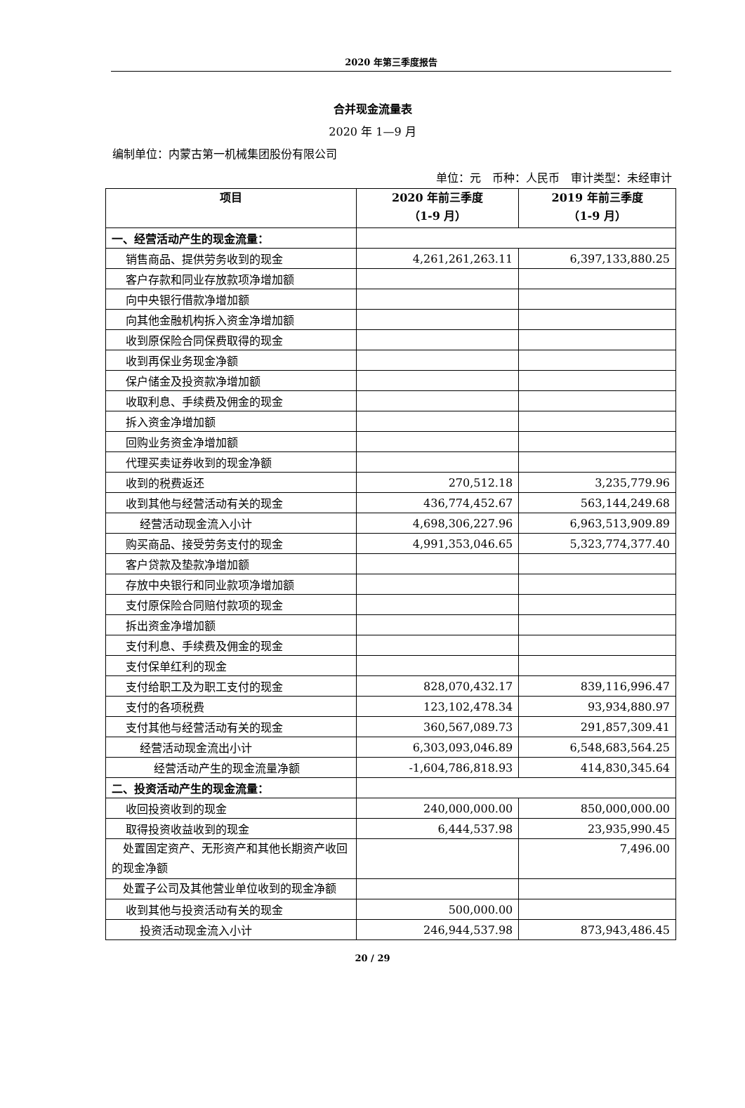2020 年第三季度报告
合并现金流量表
2020 年 1—9 月
编制单位：内蒙古第一机械集团股份有限公司
单位：元　币种：人民币　审计类型：未经审计
| 项目 | 2020 年前三季度 （1-9 月） | 2019 年前三季度 （1-9 月） |
| --- | --- | --- |
| 一、经营活动产生的现金流量： | | |
| 销售商品、提供劳务收到的现金 | 4,261,261,263.11 | 6,397,133,880.25 |
| 客户存款和同业存放款项净增加额 | | |
| 向中央银行借款净增加额 | | |
| 向其他金融机构拆入资金净增加额 | | |
| 收到原保险合同保费取得的现金 | | |
| 收到再保业务现金净额 | | |
| 保户储金及投资款净增加额 | | |
| 收取利息、手续费及佣金的现金 | | |
| 拆入资金净增加额 | | |
| 回购业务资金净增加额 | | |
| 代理买卖证券收到的现金净额 | | |
| 收到的税费返还 | 270,512.18 | 3,235,779.96 |
| 收到其他与经营活动有关的现金 | 436,774,452.67 | 563,144,249.68 |
| 经营活动现金流入小计 | 4,698,306,227.96 | 6,963,513,909.89 |
| 购买商品、接受劳务支付的现金 | 4,991,353,046.65 | 5,323,774,377.40 |
| 客户贷款及垫款净增加额 | | |
| 存放中央银行和同业款项净增加额 | | |
| 支付原保险合同赔付款项的现金 | | |
| 拆出资金净增加额 | | |
| 支付利息、手续费及佣金的现金 | | |
| 支付保单红利的现金 | | |
| 支付给职工及为职工支付的现金 | 828,070,432.17 | 839,116,996.47 |
| 支付的各项税费 | 123,102,478.34 | 93,934,880.97 |
| 支付其他与经营活动有关的现金 | 360,567,089.73 | 291,857,309.41 |
| 经营活动现金流出小计 | 6,303,093,046.89 | 6,548,683,564.25 |
| 经营活动产生的现金流量净额 | -1,604,786,818.93 | 414,830,345.64 |
| 二、投资活动产生的现金流量： | | |
| 收回投资收到的现金 | 240,000,000.00 | 850,000,000.00 |
| 取得投资收益收到的现金 | 6,444,537.98 | 23,935,990.45 |
| 处置固定资产、无形资产和其他长期资产收回的现金净额 | | 7,496.00 |
| 处置子公司及其他营业单位收到的现金净额 | | |
| 收到其他与投资活动有关的现金 | 500,000.00 | |
| 投资活动现金流入小计 | 246,944,537.98 | 873,943,486.45 |
20 / 29